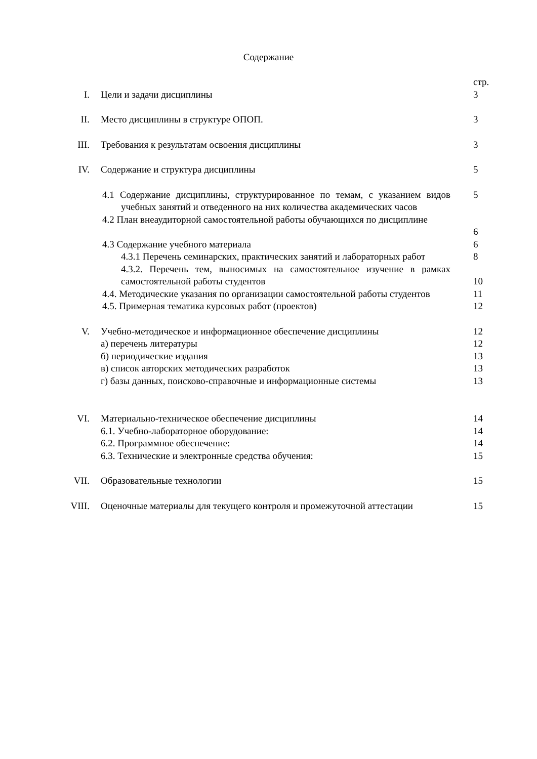Содержание
| | | стр. |
| I. | Цели и задачи дисциплины | 3 |
| II. | Место дисциплины в структуре ОПОП. | 3 |
| III. | Требования к результатам освоения дисциплины | 3 |
| IV. | Содержание и структура дисциплины | 5 |
| | 4.1 Содержание дисциплины, структурированное по темам, с указанием видов учебных занятий и отведенного на них количества академических часов | 5 |
| | 4.2 План внеаудиторной самостоятельной работы обучающихся по дисциплине | 6 |
| | 4.3 Содержание учебного материала | 6 |
| | 4.3.1 Перечень семинарских, практических занятий и лабораторных работ | 8 |
| | 4.3.2. Перечень тем, выносимых на самостоятельное изучение в рамках самостоятельной работы студентов | 10 |
| | 4.4. Методические указания по организации самостоятельной работы студентов | 11 |
| | 4.5. Примерная тематика курсовых работ (проектов) | 12 |
| V. | Учебно-методическое и информационное обеспечение дисциплины | 12 |
| | а) перечень литературы | 12 |
| | б) периодические издания | 13 |
| | в) список авторских методических разработок | 13 |
| | г) базы данных, поисково-справочные и информационные системы | 13 |
| VI. | Материально-техническое обеспечение дисциплины | 14 |
| | 6.1. Учебно-лабораторное оборудование: | 14 |
| | 6.2. Программное обеспечение: | 14 |
| | 6.3. Технические и электронные средства обучения: | 15 |
| VII. | Образовательные технологии | 15 |
| VIII. | Оценочные материалы для текущего контроля и промежуточной аттестации | 15 |